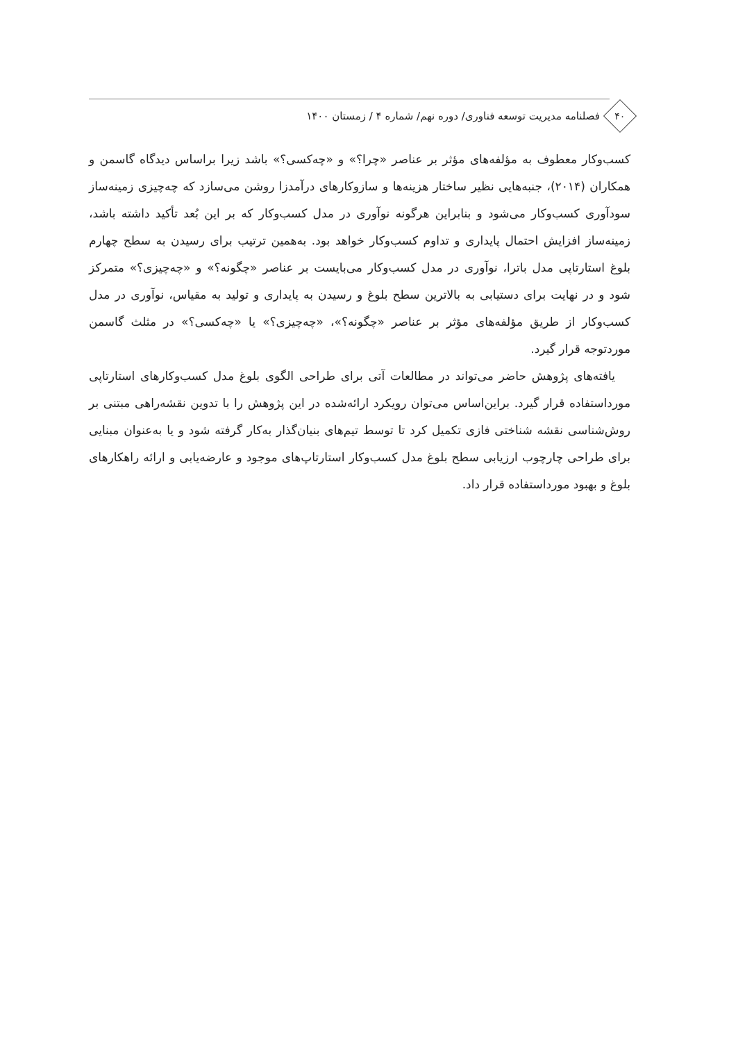۴۰
فصلنامه مدیریت توسعه فناوری/ دوره نهم/ شماره ۴ / زمستان ۱۴۰۰
کسب‌وکار معطوف به مؤلفه‌های مؤثر بر عناصر «چرا؟» و «چه‌کسی؟» باشد زیرا براساس دیدگاه گاسمن و همکاران (۲۰۱۴)، جنبه‌هایی نظیر ساختار هزینه‌ها و سازوکارهای درآمدزا روشن می‌سازد که چه‌چیزی زمینه‌ساز سودآوری کسب‌وکار می‌شود و بنابراین هرگونه نوآوری در مدل کسب‌وکار که بر این بُعد تأکید داشته باشد، زمینه‌ساز افزایش احتمال پایداری و تداوم کسب‌وکار خواهد بود. به‌همین ترتیب برای رسیدن به سطح چهارم بلوغ استارتاپی مدل باترا، نوآوری در مدل کسب‌وکار می‌بایست بر عناصر «چگونه؟» و «چه‌چیزی؟» متمرکز شود و در نهایت برای دستیابی به بالاترین سطح بلوغ و رسیدن به پایداری و تولید به مقیاس، نوآوری در مدل کسب‌وکار از طریق مؤلفه‌های مؤثر بر عناصر «چگونه؟»، «چه‌چیزی؟» یا «چه‌کسی؟» در مثلث گاسمن موردتوجه قرار گیرد.
یافته‌های پژوهش حاضر می‌تواند در مطالعات آتی برای طراحی الگوی بلوغ مدل کسب‌وکارهای استارتاپی مورداستفاده قرار گیرد. براین‌اساس می‌توان رویکرد ارائه‌شده در این پژوهش را با تدوین نقشه‌راهی مبتنی بر روش‌شناسی نقشه شناختی فازی تکمیل کرد تا توسط تیم‌های بنیان‌گذار به‌کار گرفته شود و یا به‌عنوان مبنایی برای طراحی چارچوب ارزیابی سطح بلوغ مدل کسب‌وکار استارتاپ‌های موجود و عارضه‌یابی و ارائه راهکارهای بلوغ و بهبود مورداستفاده قرار داد.